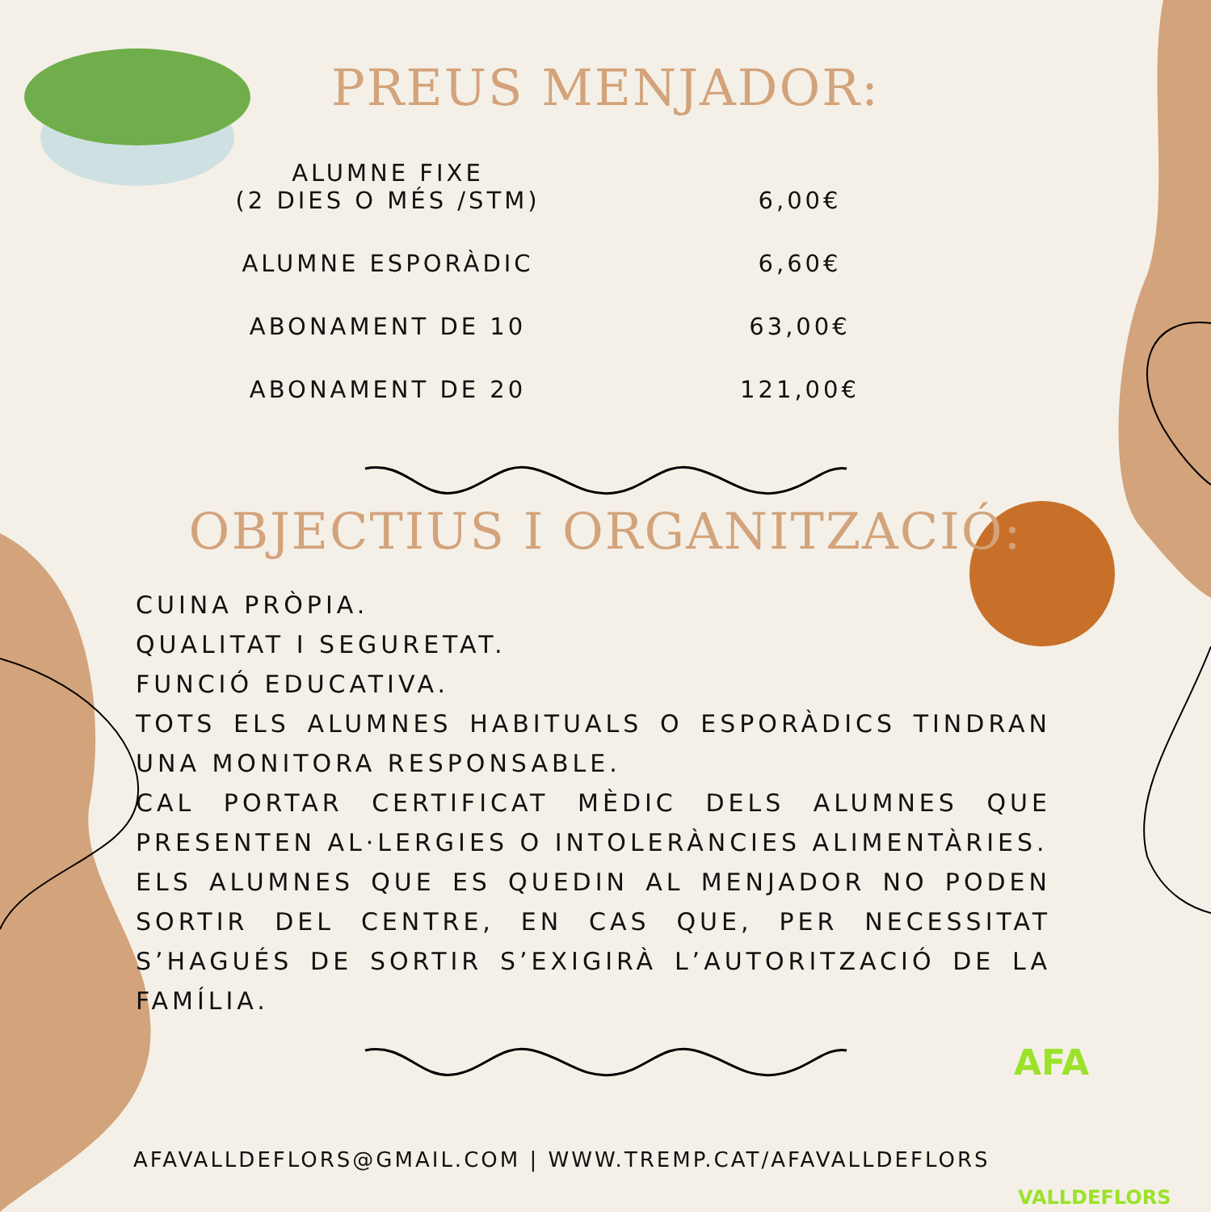AFA
VALLDEFLORS
PREUS MENJADOR:
| ALUMNE FIXE (2 DIES O MÉS /STM) | 6,00€ |
| ALUMNE ESPORÀDIC | 6,60€ |
| ABONAMENT DE 10 | 63,00€ |
| ABONAMENT DE 20 | 121,00€ |
OBJECTIUS I ORGANITZACIÓ:
CUINA PRÒPIA.
QUALITAT I SEGURETAT.
FUNCIÓ EDUCATIVA.
TOTS ELS ALUMNES HABITUALS O ESPORÀDICS TINDRAN UNA MONITORA RESPONSABLE.
CAL PORTAR CERTIFICAT MÈDIC DELS ALUMNES QUE PRESENTEN AL·LERGIES O INTOLERÀNCIES ALIMENTÀRIES.
ELS ALUMNES QUE ES QUEDIN AL MENJADOR NO PODEN SORTIR DEL CENTRE, EN CAS QUE, PER NECESSITAT S’HAGUÉS DE SORTIR S’EXIGIRÀ L’AUTORITZACIÓ DE LA FAMÍLIA.
AFAVALLDEFLORS@GMAIL.COM | WWW.TREMP.CAT/AFAVALLDEFLORS